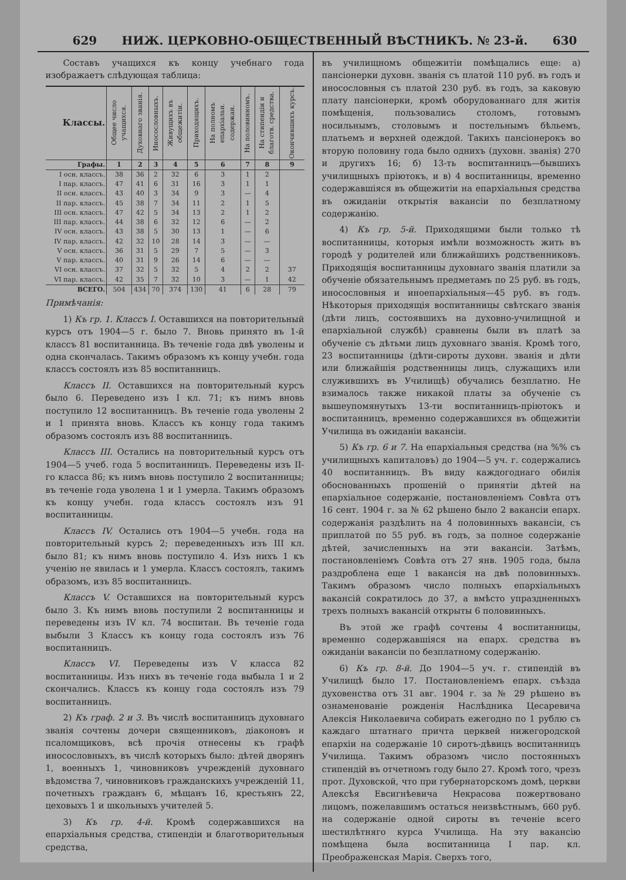629 НИЖ. ЦЕРКОВНО-ОБЩЕСТВЕННЫЙ ВѢСТНИКЪ. № 23-й. 630
Составъ учащихся къ концу учебнаго года изображаетъ слѣдующая таблица:
| Классы. | Общее число учащихся. | Духовнаго званія. | Иносословныхъ. | Живущихъ въ общежитіи. | Приходящихъ. | На полномъ епархіальн. содержан. | На половинномъ. | На стипендіи и благотв. средства. | Окончившихъ курсъ. |
| --- | --- | --- | --- | --- | --- | --- | --- | --- | --- |
| Графы. | 1 | 2 | 3 | 4 | 5 | 6 | 7 | 8 | 9 |
| I осн. классъ. | 38 | 36 | 2 | 32 | 6 | 3 | 1 | 2 | |
| I пар. классъ. | 47 | 41 | 6 | 31 | 16 | 3 | 1 | 1 | |
| II осн. классъ. | 43 | 40 | 3 | 34 | 9 | 3 | — | 4 | |
| II пар. классъ. | 45 | 38 | 7 | 34 | 11 | 2 | 1 | 5 | |
| III осн. классъ. | 47 | 42 | 5 | 34 | 13 | 2 | 1 | 2 | |
| III пар. классъ. | 44 | 38 | 6 | 32 | 12 | 6 | — | 2 | |
| IV осн. классъ. | 43 | 38 | 5 | 30 | 13 | 1 | — | 6 | |
| IV пар. классъ. | 42 | 32 | 10 | 28 | 14 | 3 | — | — | |
| V осн. классъ. | 36 | 31 | 5 | 29 | 7 | 5 | — | 3 | |
| V пар. классъ. | 40 | 31 | 9 | 26 | 14 | 6 | — | — | |
| VI осн. классъ. | 37 | 32 | 5 | 32 | 5 | 4 | 2 | 2 | 37 |
| VI пар. классъ. | 42 | 35 | 7 | 32 | 10 | 3 | — | 1 | 42 |
| ВСЕГО. | 504 | 434 | 70 | 374 | 130 | 41 | 6 | 28 | 79 |
Примѣчанія:
1) Къ гр. 1. Классъ I. Оставшихся на повторительный курсъ отъ 1904—5 г. было 7. Вновь принято въ 1-й классъ 81 воспитанница. Въ теченіе года двѣ уволены и одна скончалась. Такимъ образомъ къ концу учебн. года классъ состоялъ изъ 85 воспитанницъ.
Классъ II. Оставшихся на повторительный курсъ было 6. Переведено изъ I кл. 71; къ нимъ вновь поступило 12 воспитанницъ. Въ теченіе года уволены 2 и 1 принята вновь. Классъ къ концу года такимъ образомъ состоялъ изъ 88 воспитанницъ.
Классъ III. Остались на повторительный курсъ отъ 1904—5 учеб. года 5 воспитанницъ. Переведены изъ II-го класса 86; къ нимъ вновь поступило 2 воспитанницы; въ теченіе года уволена 1 и 1 умерла. Такимъ образомъ къ концу учебн. года классъ состоялъ изъ 91 воспитанницы.
Классъ IV. Остались отъ 1904—5 учебн. года на повторительный курсъ 2; переведенныхъ изъ III кл. было 81; къ нимъ вновь поступило 4. Изъ нихъ 1 къ ученію не явилась и 1 умерла. Классъ состоялъ, такимъ образомъ, изъ 85 воспитанницъ.
Классъ V. Оставшихся на повторительный курсъ было 3. Къ нимъ вновь поступили 2 воспитанницы и переведены изъ IV кл. 74 воспитан. Въ теченіе года выбыли 3 Классъ къ концу года состоялъ изъ 76 воспитанницъ.
Классъ VI. Переведены изъ V класса 82 воспитанницы. Изъ нихъ въ теченіе года выбыла 1 и 2 скончались. Классъ къ концу года состоялъ изъ 79 воспитанницъ.
2) Къ граф. 2 и 3. Въ числѣ воспитанницъ духовнаго званія сочтены дочери священниковъ, діаконовъ и псаломщиковъ, всѣ прочія отнесены къ графѣ иносословныхъ, въ числѣ которыхъ было: дѣтей дворянъ 1, военныхъ 1, чиновниковъ учрежденій духовнаго вѣдомства 7, чиновниковъ гражданскихъ учрежденій 11, почетныхъ гражданъ 6, мѣщанъ 16, крестьянъ 22, цеховыхъ 1 и школьныхъ учителей 5.
3) Къ гр. 4-й. Кромѣ содержавшихся на епархіальныя средства, стипендіи и благотворительныя средства,
въ училищномъ общежитіи помѣщались еще: а) пансіонерки духовн. званія съ платой 110 руб. въ годъ и иносословныя съ платой 230 руб. въ годъ, за каковую плату пансіонерки, кромѣ оборудованнаго для житія помѣщенія, пользовались столомъ, готовымъ носильнымъ, столовымъ и постельнымъ бѣльемъ, платьемъ и верхней одеждой. Такихъ пансіонерокъ во вторую половину года было однихъ (духовн. званія) 270 и другихъ 16; б) 13-ть воспитанницъ—бывшихъ училищныхъ пріютокъ, и в) 4 воспитанницы, временно содержавшіяся въ общежитіи на епархіальныя средства въ ожиданіи открытія вакансіи по безплатному содержанію.
4) Къ гр. 5-й. Приходящими были только тѣ воспитанницы, которыя имѣли возможность жить въ городѣ у родителей или ближайшихъ родственниковъ. Приходящія воспитанницы духовнаго званія платили за обученіе обязательнымъ предметамъ по 25 руб. въ годъ, иносословныя и иноепархіальныя—45 руб. въ годъ. Нѣкоторыя приходящія воспитанницы свѣтскаго званія (дѣти лицъ, состоявшихъ на духовно-училищной и епархіальной службѣ) сравнены были въ платѣ за обученіе съ дѣтьми лицъ духовнаго званія. Кромѣ того, 23 воспитанницы (дѣти-сироты духовн. званія и дѣти или ближайшія родственницы лицъ, служащихъ или служившихъ въ Училищѣ) обучались безплатно. Не взималось также никакой платы за обученіе съ вышеупомянутыхъ 13-ти воспитанницъ-пріютокъ и воспитанницъ, временно содержавшихся въ общежитіи Училища въ ожиданіи вакансіи.
5) Къ гр. 6 и 7. На епархіальныя средства (на %% съ училищныхъ капиталовъ) до 1904—5 уч. г. содержались 40 воспитанницъ. Въ виду каждогоднаго обилія обоснованныхъ прошеній о принятіи дѣтей на епархіальное содержаніе, постановленіемъ Совѣта отъ 16 сент. 1904 г. за № 62 рѣшено было 2 вакансіи епарх. содержанія раздѣлить на 4 половинныхъ вакансіи, съ приплатой по 55 руб. въ годъ, за полное содержаніе дѣтей, зачисленныхъ на эти вакансіи. Затѣмъ, постановленіемъ Совѣта отъ 27 янв. 1905 года, была раздроблена еще 1 вакансія на двѣ половинныхъ. Такимъ образомъ число полныхъ епархіальныхъ вакансій сократилось до 37, а вмѣсто упраздненныхъ трехъ полныхъ вакансій открыты 6 половинныхъ.
Въ этой же графѣ сочтены 4 воспитанницы, временно содержавшіяся на епарх. средства въ ожиданіи вакансіи по безплатному содержанію.
6) Къ гр. 8-й. До 1904—5 уч. г. стипендій въ Училищѣ было 17. Постановленіемъ епарх. съѣзда духовенства отъ 31 авг. 1904 г. за № 29 рѣшено въ ознаменованіе рожденія Наслѣдника Цесаревича Алексія Николаевича собирать ежегодно по 1 рублю съ каждаго штатнаго причта церквей нижегородской епархіи на содержаніе 10 сиротъ-дѣвицъ воспитанницъ Училища. Такимъ образомъ число постоянныхъ стипендій въ отчетномъ году было 27. Кромѣ того, чрезъ прот. Духовской, что при губернаторскомъ домѣ, церкви Алексѣя Евсигнѣевича Некрасова пожертвовано лицомъ, пожелавшимъ остаться неизвѣстнымъ, 660 руб. на содержаніе одной сироты въ теченіе всего шестилѣтняго курса Училища. На эту вакансію помѣщена была воспитанница I пар. кл. Преображенская Марія. Сверхъ того,